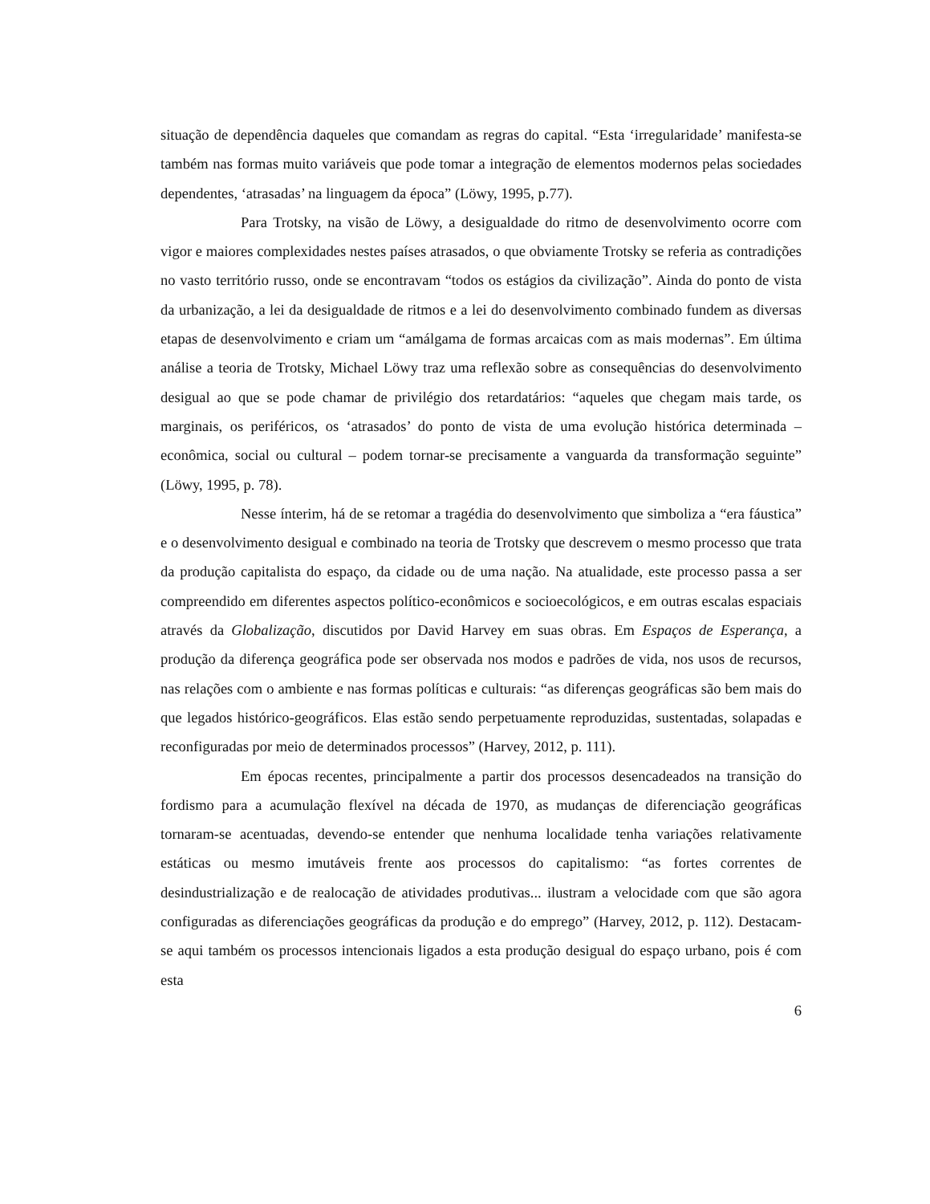situação de dependência daqueles que comandam as regras do capital. “Esta ‘irregularidade’ manifesta-se também nas formas muito variáveis que pode tomar a integração de elementos modernos pelas sociedades dependentes, ‘atrasadas’ na linguagem da época” (Löwy, 1995, p.77).
Para Trotsky, na visão de Löwy, a desigualdade do ritmo de desenvolvimento ocorre com vigor e maiores complexidades nestes países atrasados, o que obviamente Trotsky se referia as contradições no vasto território russo, onde se encontravam “todos os estágios da civilização”. Ainda do ponto de vista da urbanização, a lei da desigualdade de ritmos e a lei do desenvolvimento combinado fundem as diversas etapas de desenvolvimento e criam um “amálgama de formas arcaicas com as mais modernas”. Em última análise a teoria de Trotsky, Michael Löwy traz uma reflexão sobre as consequências do desenvolvimento desigual ao que se pode chamar de privilégio dos retardatários: “aqueles que chegam mais tarde, os marginais, os periféricos, os ‘atrasados’ do ponto de vista de uma evolução histórica determinada – econômica, social ou cultural – podem tornar-se precisamente a vanguarda da transformação seguinte” (Löwy, 1995, p. 78).
Nesse ínterim, há de se retomar a tragédia do desenvolvimento que simboliza a “era fáustica” e o desenvolvimento desigual e combinado na teoria de Trotsky que descrevem o mesmo processo que trata da produção capitalista do espaço, da cidade ou de uma nação. Na atualidade, este processo passa a ser compreendido em diferentes aspectos político-econômicos e socioecológicos, e em outras escalas espaciais através da Globalização, discutidos por David Harvey em suas obras. Em Espaços de Esperança, a produção da diferença geográfica pode ser observada nos modos e padrões de vida, nos usos de recursos, nas relações com o ambiente e nas formas políticas e culturais: “as diferenças geográficas são bem mais do que legados histórico-geográficos. Elas estão sendo perpetuamente reproduzidas, sustentadas, solapadas e reconfiguradas por meio de determinados processos” (Harvey, 2012, p. 111).
Em épocas recentes, principalmente a partir dos processos desencadeados na transição do fordismo para a acumulação flexível na década de 1970, as mudanças de diferenciação geográficas tornaram-se acentuadas, devendo-se entender que nenhuma localidade tenha variações relativamente estáticas ou mesmo imutáveis frente aos processos do capitalismo: “as fortes correntes de desindustrialização e de realocação de atividades produtivas... ilustram a velocidade com que são agora configuradas as diferenciações geográficas da produção e do emprego” (Harvey, 2012, p. 112). Destacam-se aqui também os processos intencionais ligados a esta produção desigual do espaço urbano, pois é com esta
6